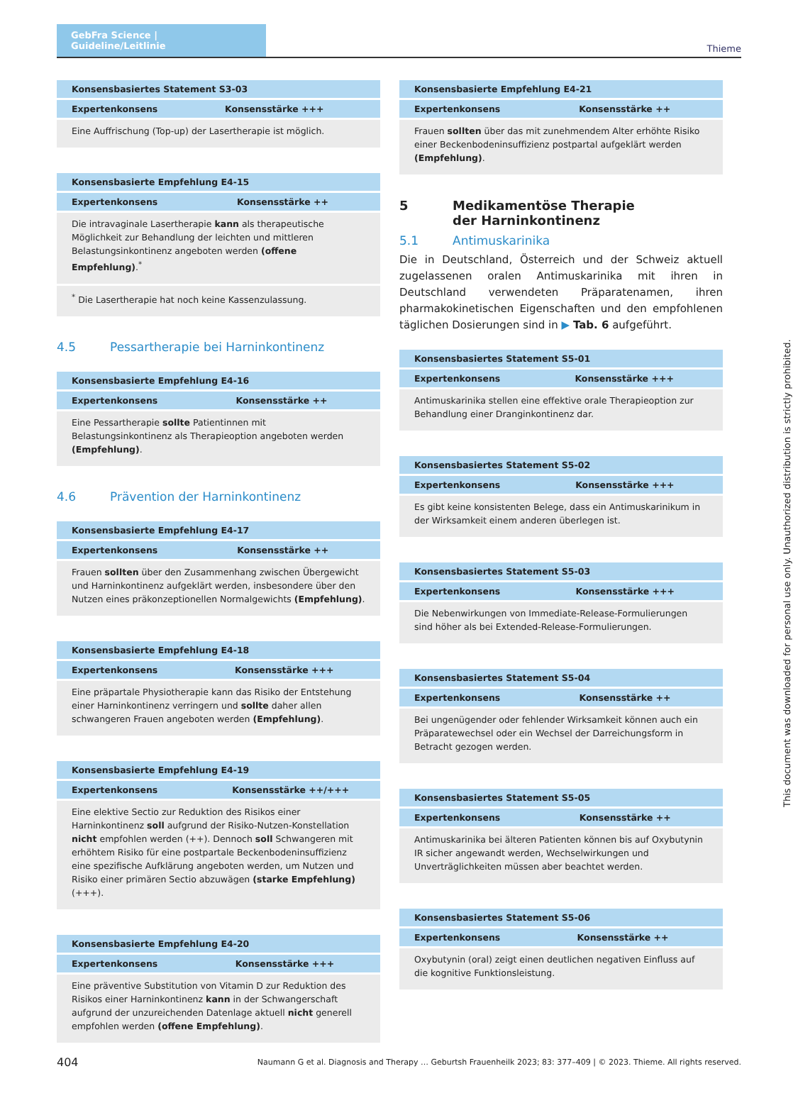GebFra Science | Guideline/Leitlinie
Thieme
| Konsensbasiertes Statement S3-03 | |
| --- | --- |
| Expertenkonsens | Konsensstärke +++ |
| Eine Auffrischung (Top-up) der Lasertherapie ist möglich. | |
| Konsensbasierte Empfehlung E4-15 | |
| --- | --- |
| Expertenkonsens | Konsensstärke ++ |
| Die intravaginale Lasertherapie kann als therapeutische Möglichkeit zur Behandlung der leichten und mittleren Belastungsinkontinenz angeboten werden (offene Empfehlung) .<sup>*</sup> | |
| <sup>*</sup> Die Lasertherapie hat noch keine Kassenzulassung. | |
4.5 Pessartherapie bei Harninkontinenz
| Konsensbasierte Empfehlung E4-16 | |
| --- | --- |
| Expertenkonsens | Konsensstärke ++ |
| Eine Pessartherapie sollte Patientinnen mit Belastungsinkontinenz als Therapieoption angeboten werden (Empfehlung) . | |
4.6 Prävention der Harninkontinenz
| Konsensbasierte Empfehlung E4-17 | |
| --- | --- |
| Expertenkonsens | Konsensstärke ++ |
| Frauen sollten über den Zusammenhang zwischen Übergewicht und Harninkontinenz aufgeklärt werden, insbesondere über den Nutzen eines präkonzeptionellen Normalgewichts (Empfehlung) . | |
| Konsensbasierte Empfehlung E4-18 | |
| --- | --- |
| Expertenkonsens | Konsensstärke +++ |
| Eine präpartale Physiotherapie kann das Risiko der Entstehung einer Harninkontinenz verringern und sollte daher allen schwangeren Frauen angeboten werden (Empfehlung) . | |
| Konsensbasierte Empfehlung E4-19 | |
| --- | --- |
| Expertenkonsens | Konsensstärke ++/+++ |
| Eine elektive Sectio zur Reduktion des Risikos einer Harninkontinenz soll aufgrund der Risiko-Nutzen-Konstellation nicht empfohlen werden (++). Dennoch soll Schwangeren mit erhöhtem Risiko für eine post­partale Beckenbodeninsuffizienz eine spezifische Aufklärung angebo­ten werden, um Nutzen und Risiko einer primären Sectio abzuwägen (starke Empfehlung) (+++). | |
| Konsensbasierte Empfehlung E4-20 | |
| --- | --- |
| Expertenkonsens | Konsensstärke +++ |
| Eine präventive Substitution von Vitamin D zur Reduktion des Risikos einer Harninkontinenz kann in der Schwangerschaft aufgrund der unzureichenden Datenlage aktuell nicht generell empfohlen werden (offene Empfehlung) . | |
| Konsensbasierte Empfehlung E4-21 | |
| --- | --- |
| Expertenkonsens | Konsensstärke ++ |
| Frauen sollten über das mit zunehmendem Alter erhöhte Risiko einer Beckenbodeninsuffizienz postpartal aufgeklärt werden (Empfehlung) . | |
5 Medikamentöse Therapie
der Harninkontinenz
5.1 Antimuskarinika
Die in Deutschland, Österreich und der Schweiz aktuell zugelasse­nen oralen Antimuskarinika mit ihren in Deutschland verwende­ten Präparatenamen, ihren pharmakokinetischen Eigenschaften und den empfohlenen täglichen Dosierungen sind in ▶ Tab. 6 auf­geführt.
| Konsensbasiertes Statement S5-01 | |
| --- | --- |
| Expertenkonsens | Konsensstärke +++ |
| Antimuskarinika stellen eine effektive orale Therapieoption zur Behandlung einer Dranginkontinenz dar. | |
| Konsensbasiertes Statement S5-02 | |
| --- | --- |
| Expertenkonsens | Konsensstärke +++ |
| Es gibt keine konsistenten Belege, dass ein Antimuskarinikum in der Wirksamkeit einem anderen überlegen ist. | |
| Konsensbasiertes Statement S5-03 | |
| --- | --- |
| Expertenkonsens | Konsensstärke +++ |
| Die Nebenwirkungen von Immediate-Release-Formulierungen sind höher als bei Extended-Release-Formulierungen. | |
| Konsensbasiertes Statement S5-04 | |
| --- | --- |
| Expertenkonsens | Konsensstärke ++ |
| Bei ungenügender oder fehlender Wirksamkeit können auch ein Präparatewechsel oder ein Wechsel der Darreichungsform in Betracht gezogen werden. | |
| Konsensbasiertes Statement S5-05 | |
| --- | --- |
| Expertenkonsens | Konsensstärke ++ |
| Antimuskarinika bei älteren Patienten können bis auf Oxybutynin IR sicher angewandt werden, Wechselwirkungen und Unverträglichkeiten müssen aber beachtet werden. | |
| Konsensbasiertes Statement S5-06 | |
| --- | --- |
| Expertenkonsens | Konsensstärke ++ |
| Oxybutynin (oral) zeigt einen deutlichen negativen Einfluss auf die kognitive Funktionsleistung. | |
This document was downloaded for personal use only. Unauthorized distribution is strictly prohibited.
404 Naumann G et al. Diagnosis and Therapy … Geburtsh Frauenheilk 2023; 83: 377–409 | © 2023. Thieme. All rights reserved.